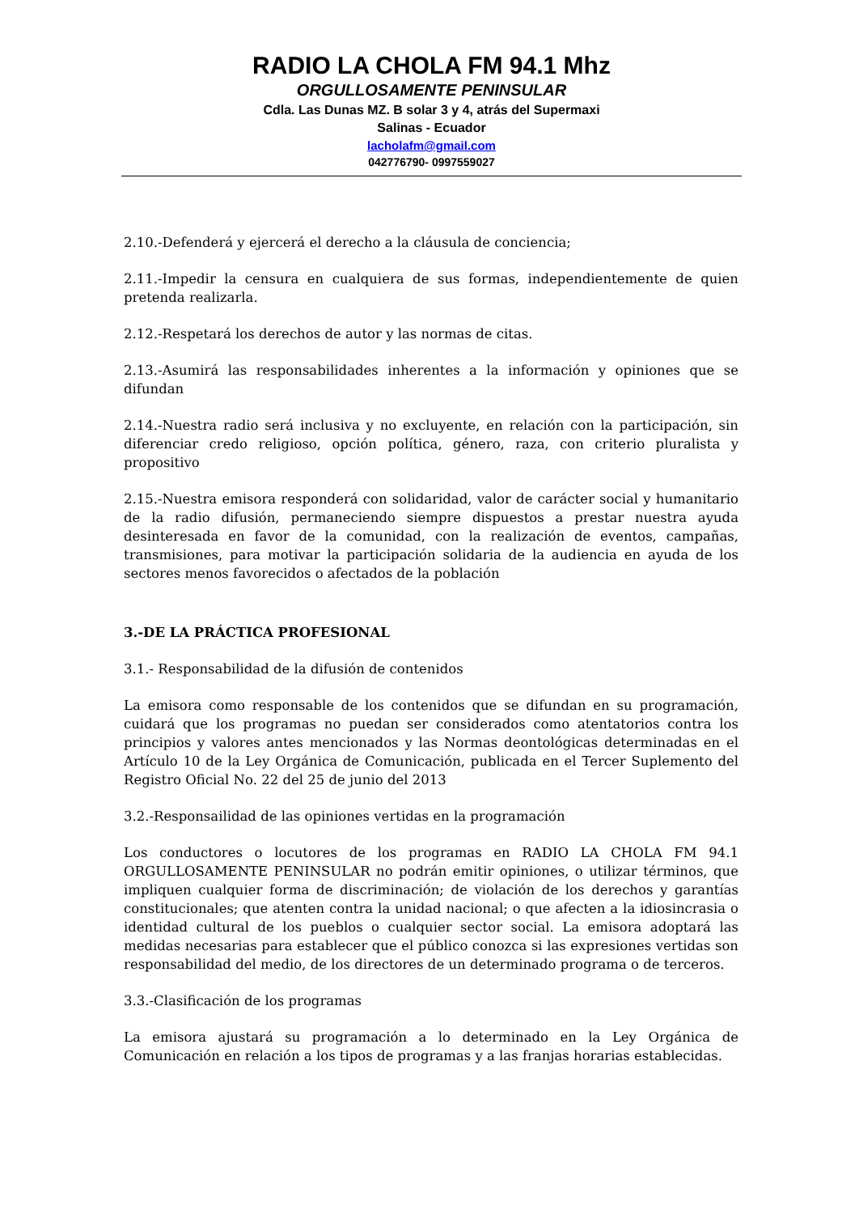RADIO LA CHOLA FM 94.1 Mhz
ORGULLOSAMENTE PENINSULAR
Cdla. Las Dunas MZ. B solar 3 y 4, atrás del Supermaxi
Salinas - Ecuador
lacholafm@gmail.com
042776790- 0997559027
2.10.-Defenderá y ejercerá el derecho a la cláusula de conciencia;
2.11.-Impedir la censura en cualquiera de sus formas, independientemente de quien pretenda realizarla.
2.12.-Respetará los derechos de autor y las normas de citas.
2.13.-Asumirá las responsabilidades inherentes a la información y opiniones que se difundan
2.14.-Nuestra radio será inclusiva y no excluyente, en relación con la participación, sin diferenciar credo religioso, opción política, género, raza, con criterio pluralista y propositivo
2.15.-Nuestra emisora responderá con solidaridad, valor de carácter social y humanitario de la radio difusión, permaneciendo siempre dispuestos a prestar nuestra ayuda desinteresada en favor de la comunidad, con la realización de eventos, campañas, transmisiones, para motivar la participación solidaria de la audiencia en ayuda de los sectores menos favorecidos o afectados de la población
3.-DE LA PRÁCTICA PROFESIONAL
3.1.- Responsabilidad de la difusión de contenidos
La emisora como responsable de los contenidos que se difundan en su programación, cuidará que los programas no puedan ser considerados como atentatorios contra los principios y valores antes mencionados y las Normas deontológicas determinadas en el Artículo 10 de la Ley Orgánica de Comunicación, publicada en el Tercer Suplemento del Registro Oficial No. 22 del 25 de junio del 2013
3.2.-Responsailidad de las opiniones vertidas en la programación
Los conductores o locutores de los programas en RADIO LA CHOLA FM 94.1 ORGULLOSAMENTE PENINSULAR no podrán emitir opiniones, o utilizar términos, que impliquen cualquier forma de discriminación; de violación de los derechos y garantías constitucionales; que atenten contra la unidad nacional; o que afecten a la idiosincrasia o identidad cultural de los pueblos o cualquier sector social. La emisora adoptará las medidas necesarias para establecer que el público conozca si las expresiones vertidas son responsabilidad del medio, de los directores de un determinado programa o de terceros.
3.3.-Clasificación de los programas
La emisora ajustará su programación a lo determinado en la Ley Orgánica de Comunicación en relación a los tipos de programas y a las franjas horarias establecidas.